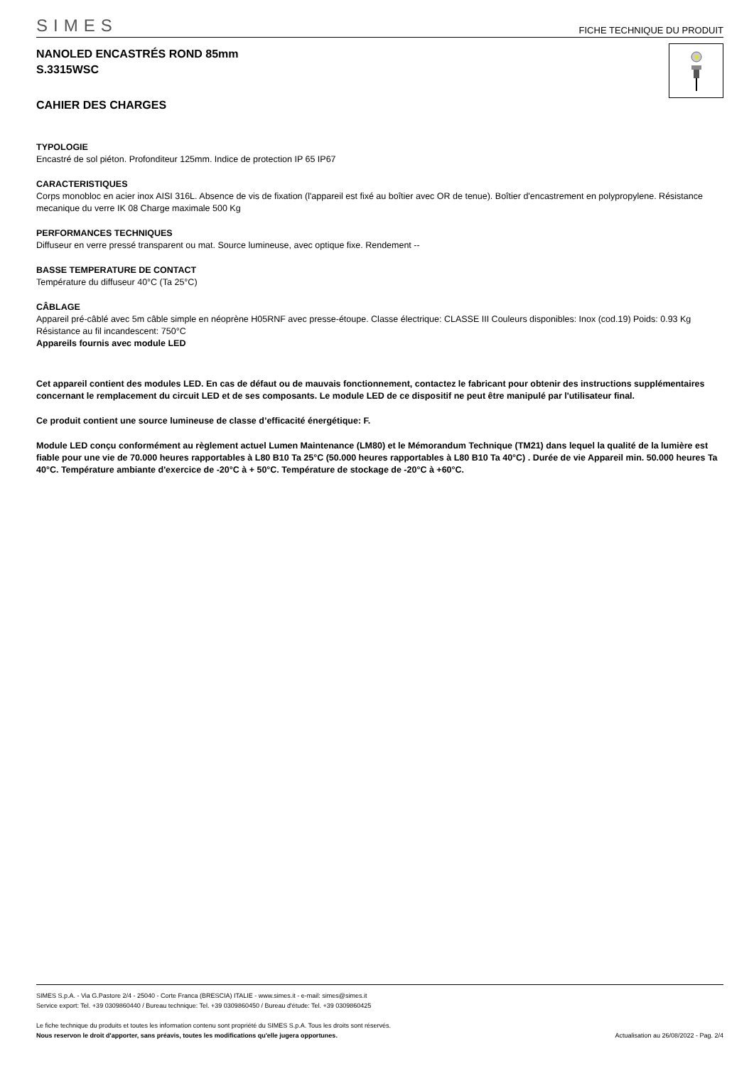SIMES
FICHE TECHNIQUE DU PRODUIT
NANOLED ENCASTRÉS ROND 85mm
S.3315WSC
CAHIER DES CHARGES
TYPOLOGIE
Encastré de sol piéton. Profonditeur 125mm. Indice de protection IP 65 IP67
CARACTERISTIQUES
Corps monobloc en acier inox AISI 316L. Absence de vis de fixation (l'appareil est fixé au boîtier avec OR de tenue). Boîtier d'encastrement en polypropylene. Résistance mecanique du verre IK 08 Charge maximale 500 Kg
PERFORMANCES TECHNIQUES
Diffuseur en verre pressé transparent ou mat. Source lumineuse, avec optique fixe. Rendement --
BASSE TEMPERATURE DE CONTACT
Température du diffuseur 40°C (Ta 25°C)
CÂBLAGE
Appareil pré-câblé avec 5m câble simple en néoprène H05RNF avec presse-étoupe. Classe électrique: CLASSE III Couleurs disponibles: Inox (cod.19) Poids: 0.93 Kg Résistance au fil incandescent: 750°C
Appareils fournis avec module LED
Cet appareil contient des modules LED. En cas de défaut ou de mauvais fonctionnement, contactez le fabricant pour obtenir des instructions supplémentaires concernant le remplacement du circuit LED et de ses composants. Le module LED de ce dispositif ne peut être manipulé par l'utilisateur final.
Ce produit contient une source lumineuse de classe d’efficacité énergétique: F.
Module LED conçu conformément au règlement actuel Lumen Maintenance (LM80) et le Mémorandum Technique (TM21) dans lequel la qualité de la lumière est fiable pour une vie de 70.000 heures rapportables à L80 B10 Ta 25°C (50.000 heures rapportables à L80 B10 Ta 40°C) . Durée de vie Appareil min. 50.000 heures Ta 40°C. Température ambiante d'exercice de -20°C à + 50°C. Température de stockage de -20°C à +60°C.
SIMES S.p.A. - Via G.Pastore 2/4 - 25040 - Corte Franca (BRESCIA) ITALIE - www.simes.it - e-mail: simes@simes.it
Service export: Tel. +39 0309860440 / Bureau technique: Tel. +39 0309860450 / Bureau d'étude: Tel. +39 0309860425
Le fiche technique du produits et toutes les information contenu sont propriété du SIMES S.p.A. Tous les droits sont réservés.
Nous reservon le droit d'apporter, sans préavis, toutes les modifications qu'elle jugera opportunes. Actualisation au 26/08/2022 - Pag. 2/4